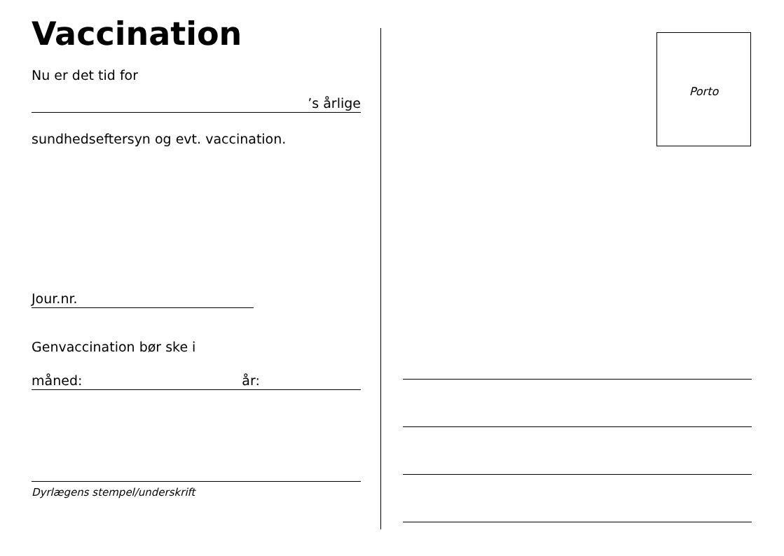Vaccination
Nu er det tid for
’s årlige
sundhedseftersyn og evt. vaccination.
Jour.nr.
Genvaccination bør ske i
måned: år:
Dyrlægens stempel/underskrift
Porto